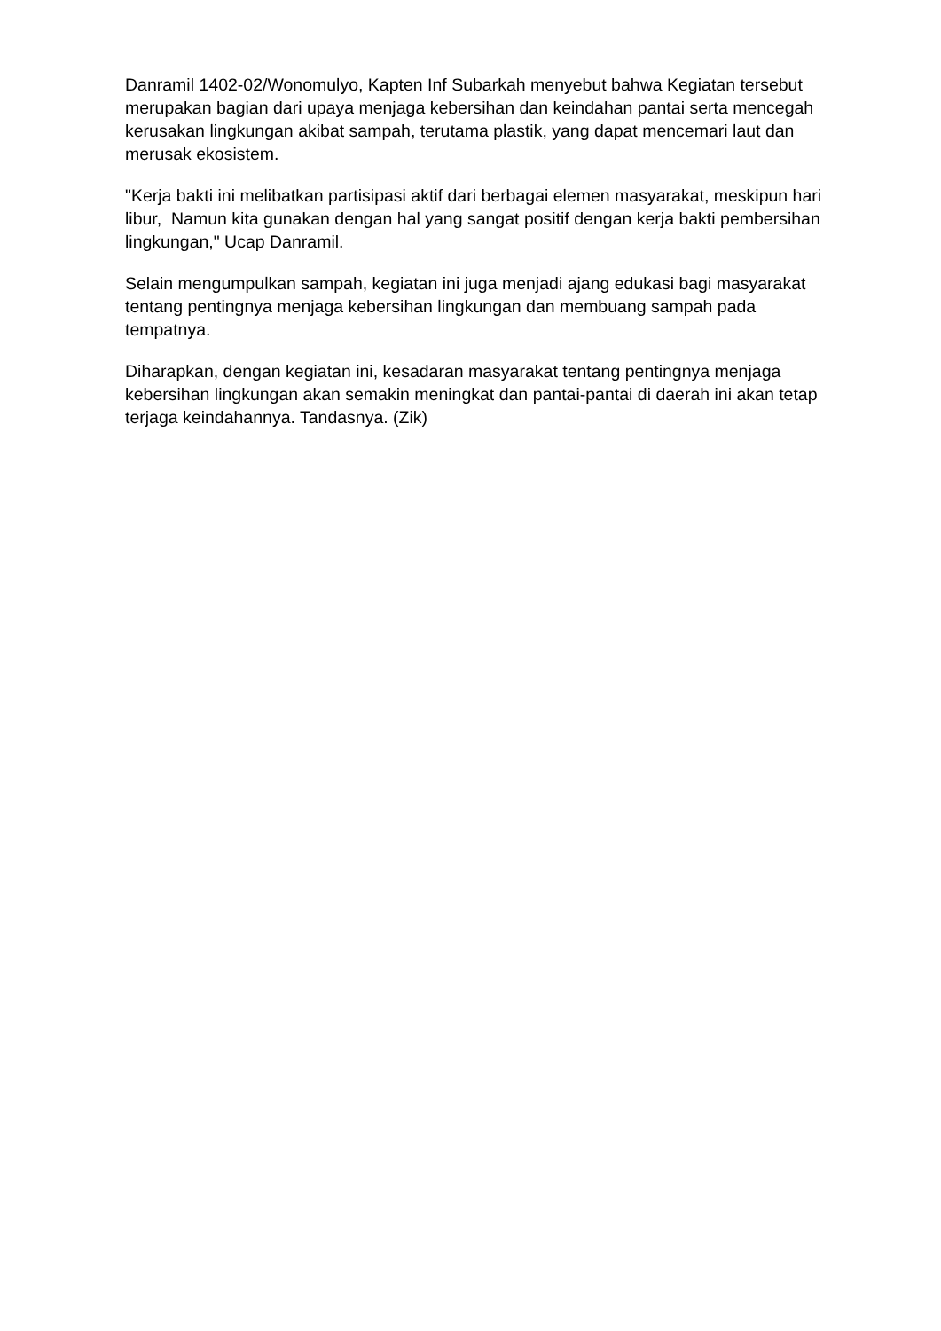Danramil 1402-02/Wonomulyo, Kapten Inf Subarkah menyebut bahwa Kegiatan tersebut merupakan bagian dari upaya menjaga kebersihan dan keindahan pantai serta mencegah kerusakan lingkungan akibat sampah, terutama plastik, yang dapat mencemari laut dan merusak ekosistem.
"Kerja bakti ini melibatkan partisipasi aktif dari berbagai elemen masyarakat, meskipun hari libur, Namun kita gunakan dengan hal yang sangat positif dengan kerja bakti pembersihan lingkungan," Ucap Danramil.
Selain mengumpulkan sampah, kegiatan ini juga menjadi ajang edukasi bagi masyarakat tentang pentingnya menjaga kebersihan lingkungan dan membuang sampah pada tempatnya.
Diharapkan, dengan kegiatan ini, kesadaran masyarakat tentang pentingnya menjaga kebersihan lingkungan akan semakin meningkat dan pantai-pantai di daerah ini akan tetap terjaga keindahannya. Tandasnya. (Zik)